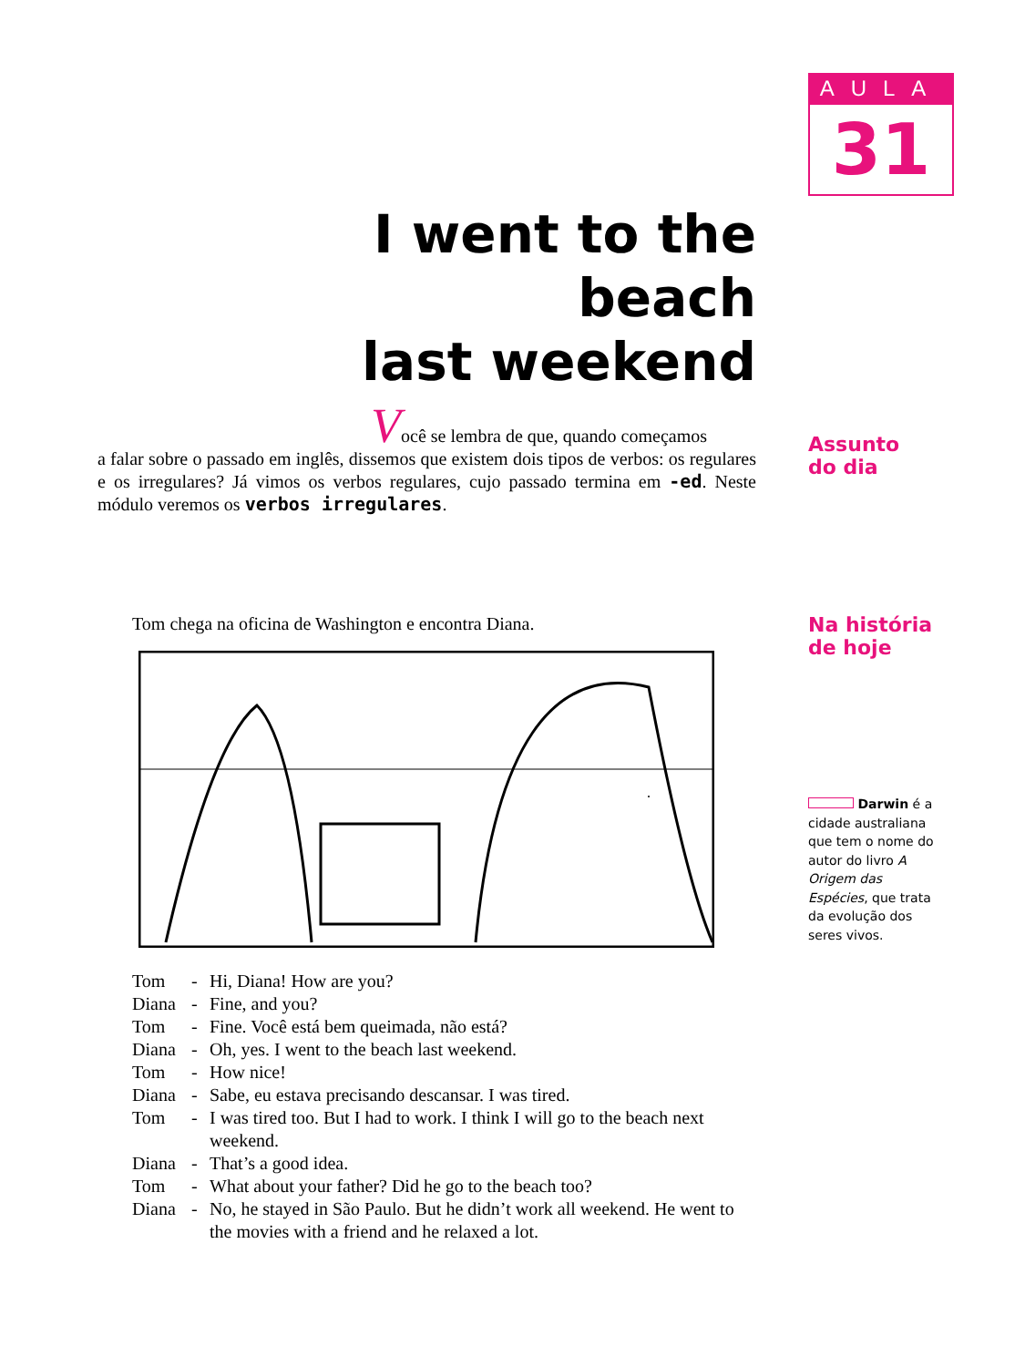AULA
31
I went to the beach
last weekend
Você se lembra de que, quando começamos
a falar sobre o passado em inglês, dissemos que existem dois tipos de verbos: os regulares e os irregulares? Já vimos os verbos regulares, cujo passado termina em -ed. Neste módulo veremos os verbos irregulares.
Assunto
do dia
Tom chega na oficina de Washington e encontra Diana.
Na história
de hoje
Tom - Hi, Diana! How are you? Diana - Fine, and you? Tom - Fine. Você está bem queimada, não está? Diana - Oh, yes. I went to the beach last weekend. Tom - How nice! Diana - Sabe, eu estava precisando descansar. I was tired. Tom - I was tired too. But I had to work. I think I will go to the beach next weekend. Diana - That’s a good idea. Tom - What about your father? Did he go to the beach too? Diana - No, he stayed in São Paulo. But he didn’t work all weekend. He went to the movies with a friend and he relaxed a lot.
Darwin é a cidade australiana que tem o nome do autor do livro A Origem das Espécies, que trata da evolução dos seres vivos.